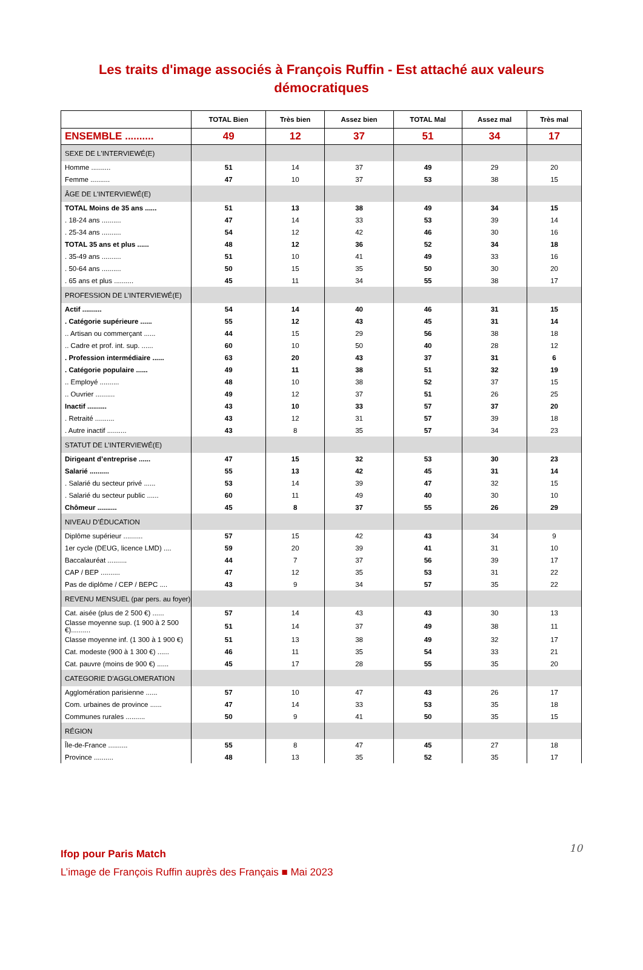Les traits d'image associés à François Ruffin - Est attaché aux valeurs démocratiques
| | TOTAL Bien | Très bien | Assez bien | TOTAL Mal | Assez mal | Très mal |
| --- | --- | --- | --- | --- | --- | --- |
| ENSEMBLE .......... | 49 | 12 | 37 | 51 | 34 | 17 |
| SEXE DE L'INTERVIEWÉ(E) | | | | | | |
| Homme .......... | 51 | 14 | 37 | 49 | 29 | 20 |
| Femme .......... | 47 | 10 | 37 | 53 | 38 | 15 |
| ÂGE DE L'INTERVIEWÉ(E) | | | | | | |
| TOTAL Moins de 35 ans ...... | 51 | 13 | 38 | 49 | 34 | 15 |
| . 18-24 ans .......... | 47 | 14 | 33 | 53 | 39 | 14 |
| . 25-34 ans .......... | 54 | 12 | 42 | 46 | 30 | 16 |
| TOTAL 35 ans et plus ...... | 48 | 12 | 36 | 52 | 34 | 18 |
| . 35-49 ans .......... | 51 | 10 | 41 | 49 | 33 | 16 |
| . 50-64 ans .......... | 50 | 15 | 35 | 50 | 30 | 20 |
| . 65 ans et plus .......... | 45 | 11 | 34 | 55 | 38 | 17 |
| PROFESSION DE L’INTERVIEWÉ(E) | | | | | | |
| Actif .......... | 54 | 14 | 40 | 46 | 31 | 15 |
| . Catégorie supérieure ...... | 55 | 12 | 43 | 45 | 31 | 14 |
| .. Artisan ou commerçant ...... | 44 | 15 | 29 | 56 | 38 | 18 |
| .. Cadre et prof. int. sup. ...... | 60 | 10 | 50 | 40 | 28 | 12 |
| . Profession intermédiaire ...... | 63 | 20 | 43 | 37 | 31 | 6 |
| . Catégorie populaire ...... | 49 | 11 | 38 | 51 | 32 | 19 |
| .. Employé .......... | 48 | 10 | 38 | 52 | 37 | 15 |
| .. Ouvrier .......... | 49 | 12 | 37 | 51 | 26 | 25 |
| Inactif .......... | 43 | 10 | 33 | 57 | 37 | 20 |
| . Retraité .......... | 43 | 12 | 31 | 57 | 39 | 18 |
| . Autre inactif .......... | 43 | 8 | 35 | 57 | 34 | 23 |
| STATUT DE L’INTERVIEWÉ(E) | | | | | | |
| Dirigeant d’entreprise ...... | 47 | 15 | 32 | 53 | 30 | 23 |
| Salarié .......... | 55 | 13 | 42 | 45 | 31 | 14 |
| . Salarié du secteur privé ...... | 53 | 14 | 39 | 47 | 32 | 15 |
| . Salarié du secteur public ...... | 60 | 11 | 49 | 40 | 30 | 10 |
| Chômeur .......... | 45 | 8 | 37 | 55 | 26 | 29 |
| NIVEAU D’ÉDUCATION | | | | | | |
| Diplôme supérieur .......... | 57 | 15 | 42 | 43 | 34 | 9 |
| 1er cycle (DEUG, licence LMD) .... | 59 | 20 | 39 | 41 | 31 | 10 |
| Baccalauréat .......... | 44 | 7 | 37 | 56 | 39 | 17 |
| CAP / BEP .......... | 47 | 12 | 35 | 53 | 31 | 22 |
| Pas de diplôme / CEP / BEPC .... | 43 | 9 | 34 | 57 | 35 | 22 |
| REVENU MENSUEL (par pers. au foyer) | | | | | | |
| Cat. aisée (plus de 2 500 €) ...... | 57 | 14 | 43 | 43 | 30 | 13 |
| Classe moyenne sup. (1 900 à 2 500 €).......... | 51 | 14 | 37 | 49 | 38 | 11 |
| Classe moyenne inf. (1 300 à 1 900 €) | 51 | 13 | 38 | 49 | 32 | 17 |
| Cat. modeste (900 à 1 300 €) ...... | 46 | 11 | 35 | 54 | 33 | 21 |
| Cat. pauvre (moins de 900 €) ...... | 45 | 17 | 28 | 55 | 35 | 20 |
| CATEGORIE D'AGGLOMERATION | | | | | | |
| Agglomération parisienne ...... | 57 | 10 | 47 | 43 | 26 | 17 |
| Com. urbaines de province ...... | 47 | 14 | 33 | 53 | 35 | 18 |
| Communes rurales .......... | 50 | 9 | 41 | 50 | 35 | 15 |
| RÉGION | | | | | | |
| Île-de-France .......... | 55 | 8 | 47 | 45 | 27 | 18 |
| Province .......... | 48 | 13 | 35 | 52 | 35 | 17 |
10
Ifop pour Paris Match
L’image de François Ruffin auprès des Français ■ Mai 2023